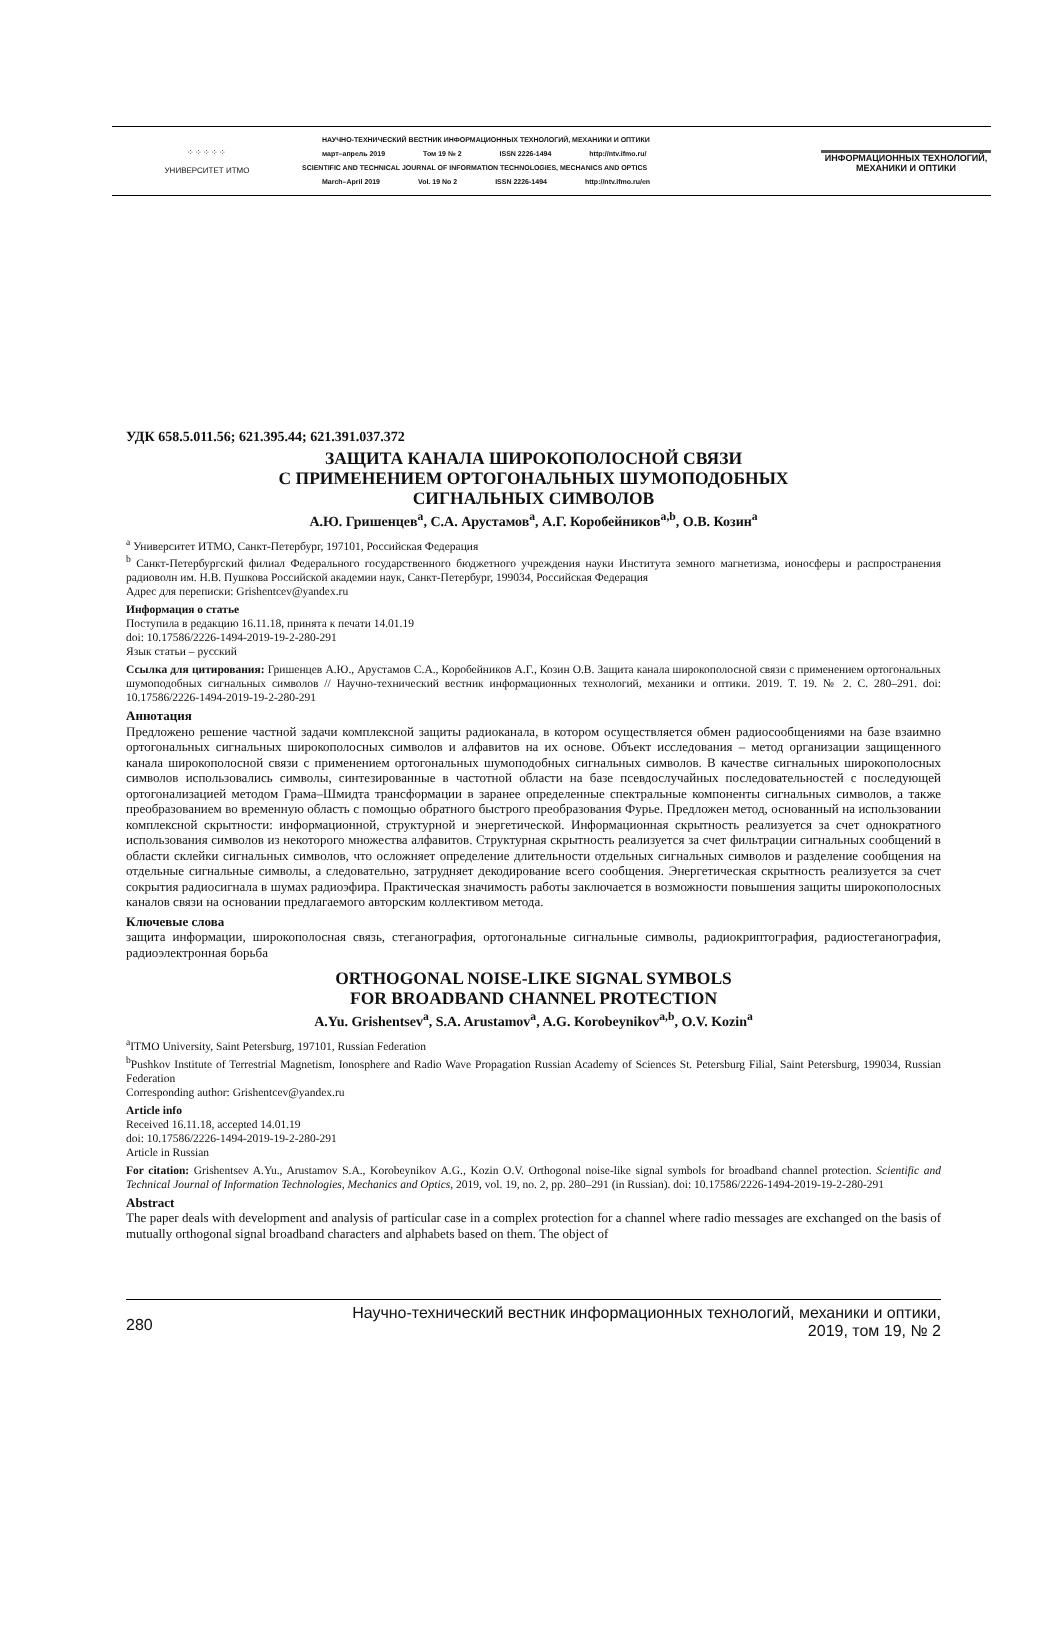⁘⁘⁘⁘⁘
УНИВЕРСИТЕТ ИТМО
НАУЧНО-ТЕХНИЧЕСКИЙ ВЕСТНИК ИНФОРМАЦИОННЫХ ТЕХНОЛОГИЙ, МЕХАНИКИ И ОПТИКИ
март–апрель 2019 Том 19 № 2 ISSN 2226-1494 http://ntv.ifmo.ru/
SCIENTIFIC AND TECHNICAL JOURNAL OF INFORMATION TECHNOLOGIES, MECHANICS AND OPTICS
March–April 2019 Vol. 19 No 2 ISSN 2226-1494 http://ntv.ifmo.ru/en
ИНФОРМАЦИОННЫХ ТЕХНОЛОГИЙ, МЕХАНИКИ И ОПТИКИ
УДК 658.5.011.56; 621.395.44; 621.391.037.372
ЗАЩИТА КАНАЛА ШИРОКОПОЛОСНОЙ СВЯЗИ
С ПРИМЕНЕНИЕМ ОРТОГОНАЛЬНЫХ ШУМОПОДОБНЫХ
СИГНАЛЬНЫХ СИМВОЛОВ
А.Ю. Гришенцев<sup>a</sup>, С.А. Арустамов<sup>a</sup>, А.Г. Коробейников<sup>a,b</sup>, О.В. Козин<sup>a</sup>
<sup>a</sup> Университет ИТМО, Санкт-Петербург, 197101, Российская Федерация
<sup>b</sup> Санкт-Петербургский филиал Федерального государственного бюджетного учреждения науки Института земного магнетизма, ионосферы и распространения радиоволн им. Н.В. Пушкова Российской академии наук, Санкт-Петербург, 199034, Российская Федерация
Адрес для переписки: Grishentcev@yandex.ru
Информация о статье
Поступила в редакцию 16.11.18, принята к печати 14.01.19
doi: 10.17586/2226-1494-2019-19-2-280-291
Язык статьи – русский
Ссылка для цитирования: Гришенцев А.Ю., Арустамов С.А., Коробейников А.Г., Козин О.В. Защита канала широкополосной связи с применением ортогональных шумоподобных сигнальных символов // Научно-технический вестник информационных технологий, механики и оптики. 2019. Т. 19. № 2. С. 280–291. doi: 10.17586/2226-1494-2019-19-2-280-291
Аннотация
Предложено решение частной задачи комплексной защиты радиоканала, в котором осуществляется обмен радиосообщениями на базе взаимно ортогональных сигнальных широкополосных символов и алфавитов на их основе. Объект исследования – метод организации защищенного канала широкополосной связи с применением ортогональных шумоподобных сигнальных символов. В качестве сигнальных широкополосных символов использовались символы, синтезированные в частотной области на базе псевдослучайных последовательностей с последующей ортогонализацией методом Грама–Шмидта трансформации в заранее определенные спектральные компоненты сигнальных символов, а также преобразованием во временную область с помощью обратного быстрого преобразования Фурье. Предложен метод, основанный на использовании комплексной скрытности: информационной, структурной и энергетической. Информационная скрытность реализуется за счет однократного использования символов из некоторого множества алфавитов. Структурная скрытность реализуется за счет фильтрации сигнальных сообщений в области склейки сигнальных символов, что осложняет определение длительности отдельных сигнальных символов и разделение сообщения на отдельные сигнальные символы, а следовательно, затрудняет декодирование всего сообщения. Энергетическая скрытность реализуется за счет сокрытия радиосигнала в шумах радиоэфира. Практическая значимость работы заключается в возможности повышения защиты широкополосных каналов связи на основании предлагаемого авторским коллективом метода.
Ключевые слова
защита информации, широкополосная связь, стеганография, ортогональные сигнальные символы, радиокриптография, радиостеганография, радиоэлектронная борьба
ORTHOGONAL NOISE-LIKE SIGNAL SYMBOLS
FOR BROADBAND CHANNEL PROTECTION
A.Yu. Grishentsev<sup>a</sup>, S.A. Arustamov<sup>a</sup>, A.G. Korobeynikov<sup>a,b</sup>, O.V. Kozin<sup>a</sup>
<sup>a</sup> ITMO University, Saint Petersburg, 197101, Russian Federation
<sup>b</sup> Pushkov Institute of Terrestrial Magnetism, Ionosphere and Radio Wave Propagation Russian Academy of Sciences St. Petersburg Filial, Saint Petersburg, 199034, Russian Federation
Corresponding author: Grishentcev@yandex.ru
Article info
Received 16.11.18, accepted 14.01.19
doi: 10.17586/2226-1494-2019-19-2-280-291
Article in Russian
For citation: Grishentsev A.Yu., Arustamov S.A., Korobeynikov A.G., Kozin O.V. Orthogonal noise-like signal symbols for broadband channel protection. Scientific and Technical Journal of Information Technologies, Mechanics and Optics, 2019, vol. 19, no. 2, pp. 280–291 (in Russian). doi: 10.17586/2226-1494-2019-19-2-280-291
Abstract
The paper deals with development and analysis of particular case in a complex protection for a channel where radio messages are exchanged on the basis of mutually orthogonal signal broadband characters and alphabets based on them. The object of
280
Научно-технический вестник информационных технологий, механики и оптики,
2019, том 19, № 2